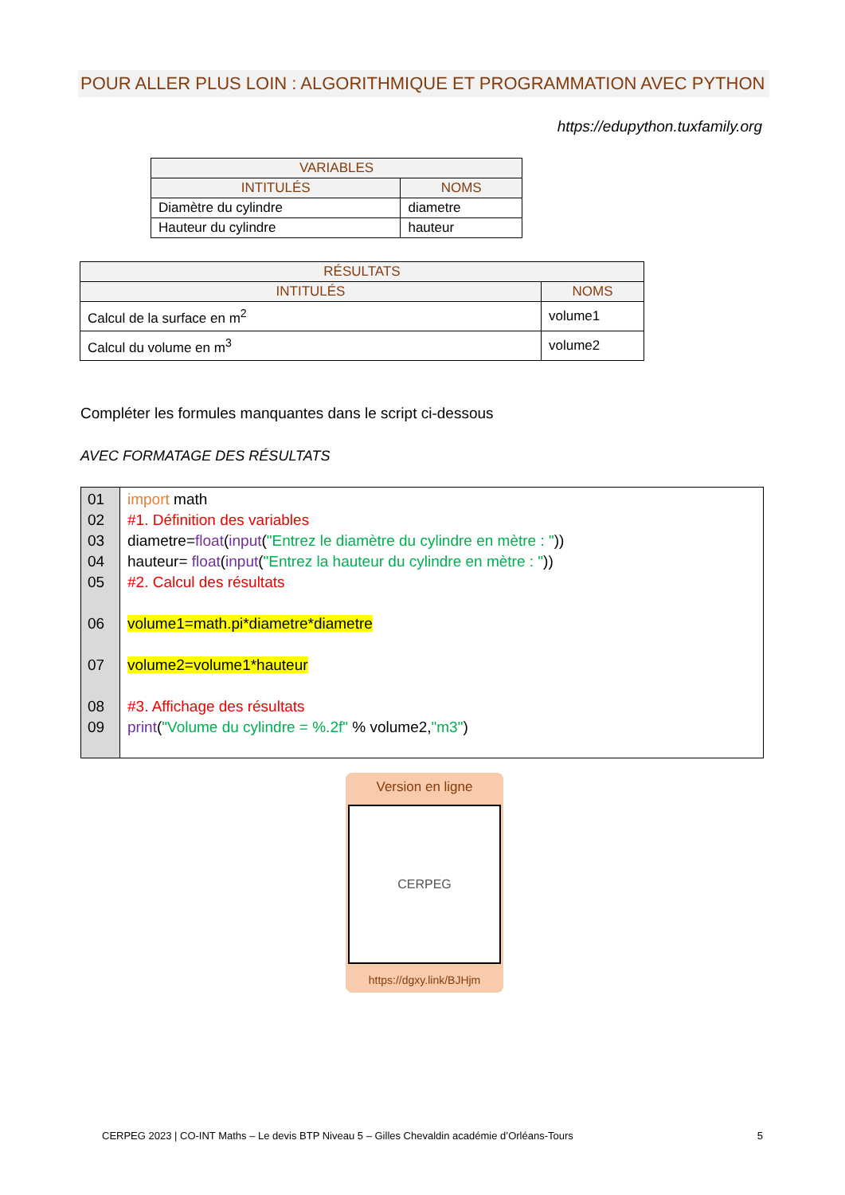POUR ALLER PLUS LOIN : ALGORITHMIQUE ET PROGRAMMATION AVEC PYTHON
https://edupython.tuxfamily.org
| VARIABLES | |
| --- | --- |
| INTITULÉS | NOMS |
| Diamètre du cylindre | diametre |
| Hauteur du cylindre | hauteur |
| RÉSULTATS | |
| --- | --- |
| INTITULÉS | NOMS |
| Calcul de la surface en m<sup>2</sup> | volume1 |
| Calcul du volume en m<sup>3</sup> | volume2 |
Compléter les formules manquantes dans le script ci-dessous
AVEC FORMATAGE DES RÉSULTATS
01
02
03
04
05
06
07
08
09
import math
#1. Définition des variables
diametre=float(input("Entrez le diamètre du cylindre en mètre : "))
hauteur= float(input("Entrez la hauteur du cylindre en mètre : "))
#2. Calcul des résultats
volume1=math.pi*diametre*diametre
volume2=volume1*hauteur
#3. Affichage des résultats
print("Volume du cylindre = %.2f" % volume2,"m3")
Version en ligne
CERPEG
https://dgxy.link/BJHjm
CERPEG 2023 | CO-INT Maths – Le devis BTP Niveau 5 – Gilles Chevaldin académie d’Orléans-Tours 5